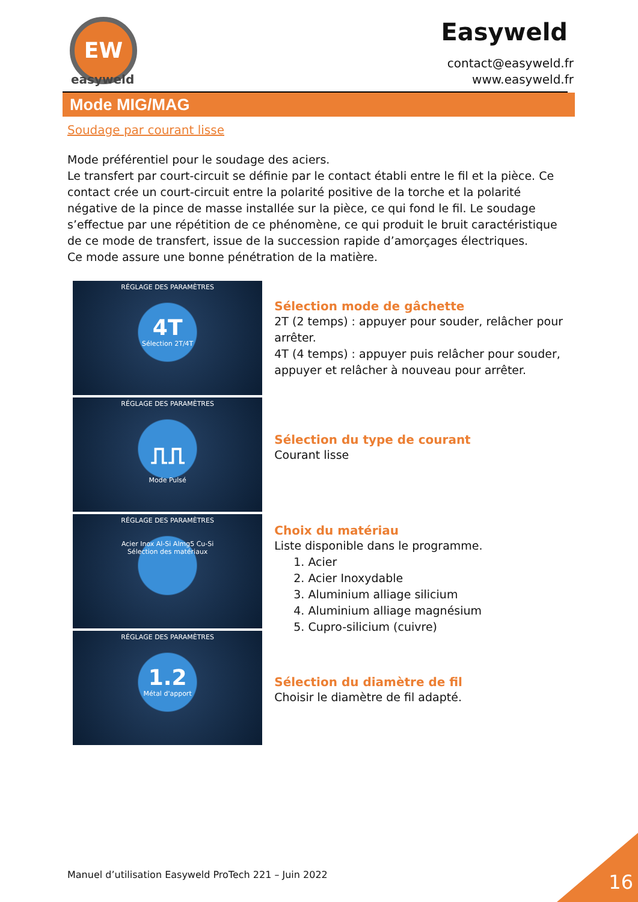EW
easyweld
Easyweld
contact@easyweld.fr
www.easyweld.fr
Mode MIG/MAG
Soudage par courant lisse
Mode préférentiel pour le soudage des aciers.
Le transfert par court-circuit se définie par le contact établi entre le fil et la pièce. Ce contact crée un court-circuit entre la polarité positive de la torche et la polarité négative de la pince de masse installée sur la pièce, ce qui fond le fil. Le soudage s’effectue par une répétition de ce phénomène, ce qui produit le bruit caractéristique de ce mode de transfert, issue de la succession rapide d’amorçages électriques.
Ce mode assure une bonne pénétration de la matière.
RÉGLAGE DES PARAMÈTRES
4T
Sélection 2T/4T
RÉGLAGE DES PARAMÈTRES
⎍⎍
Mode Pulsé
RÉGLAGE DES PARAMÈTRES
Acier Inox Al-Si Almg5 Cu-Si
Sélection des matériaux
RÉGLAGE DES PARAMÈTRES
1.2
Métal d'apport
Sélection mode de gâchette
2T (2 temps) : appuyer pour souder, relâcher pour arrêter.
4T (4 temps) : appuyer puis relâcher pour souder, appuyer et relâcher à nouveau pour arrêter.
Sélection du type de courant
Courant lisse
Choix du matériau
Liste disponible dans le programme.
1. Acier
2. Acier Inoxydable
3. Aluminium alliage silicium
4. Aluminium alliage magnésium
5. Cupro-silicium (cuivre)
Sélection du diamètre de fil
Choisir le diamètre de fil adapté.
Manuel d’utilisation Easyweld ProTech 221 – Juin 2022
16